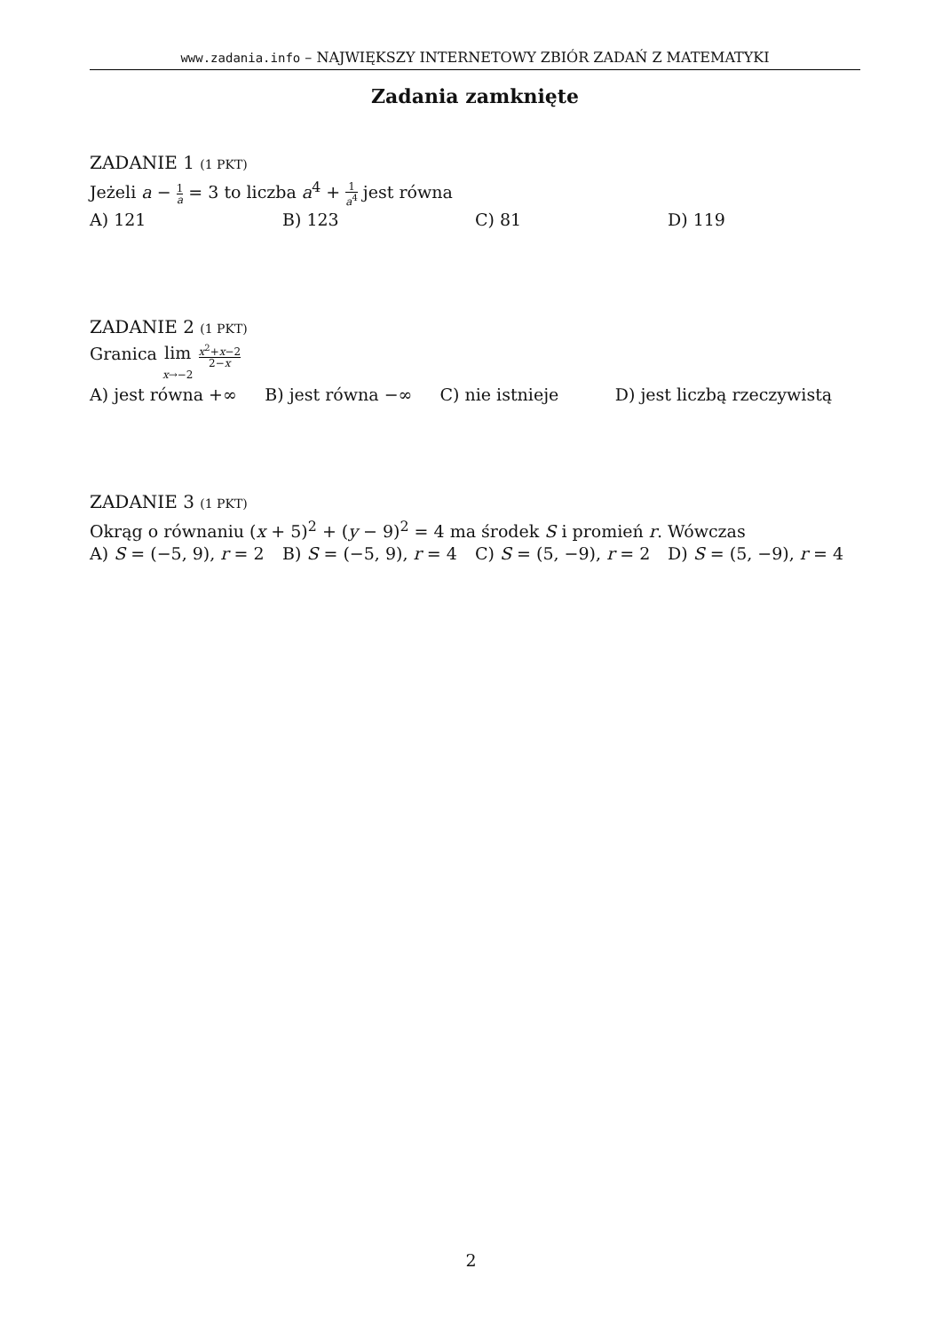www.zadania.info – NAJWIĘKSZY INTERNETOWY ZBIÓR ZADAŃ Z MATEMATYKI
Zadania zamknięte
ZADANIE 1 (1 PKT)
Jeżeli a − 1 a = 3 to liczba a<sup>4</sup> + 1 a<sup>4</sup> jest równa
A) 121 B) 123 C) 81 D) 119
ZADANIE 2 (1 PKT)
Granica lim
x→−2 x<sup>2</sup>+x−2 2−x
A) jest równa +∞ B) jest równa −∞ C) nie istnieje D) jest liczbą rzeczywistą
ZADANIE 3 (1 PKT)
Okrąg o równaniu (x + 5)<sup>2</sup> + (y − 9)<sup>2</sup> = 4 ma środek S i promień r. Wówczas
A) S = (−5, 9), r = 2 B) S = (−5, 9), r = 4 C) S = (5, −9), r = 2 D) S = (5, −9), r = 4
2